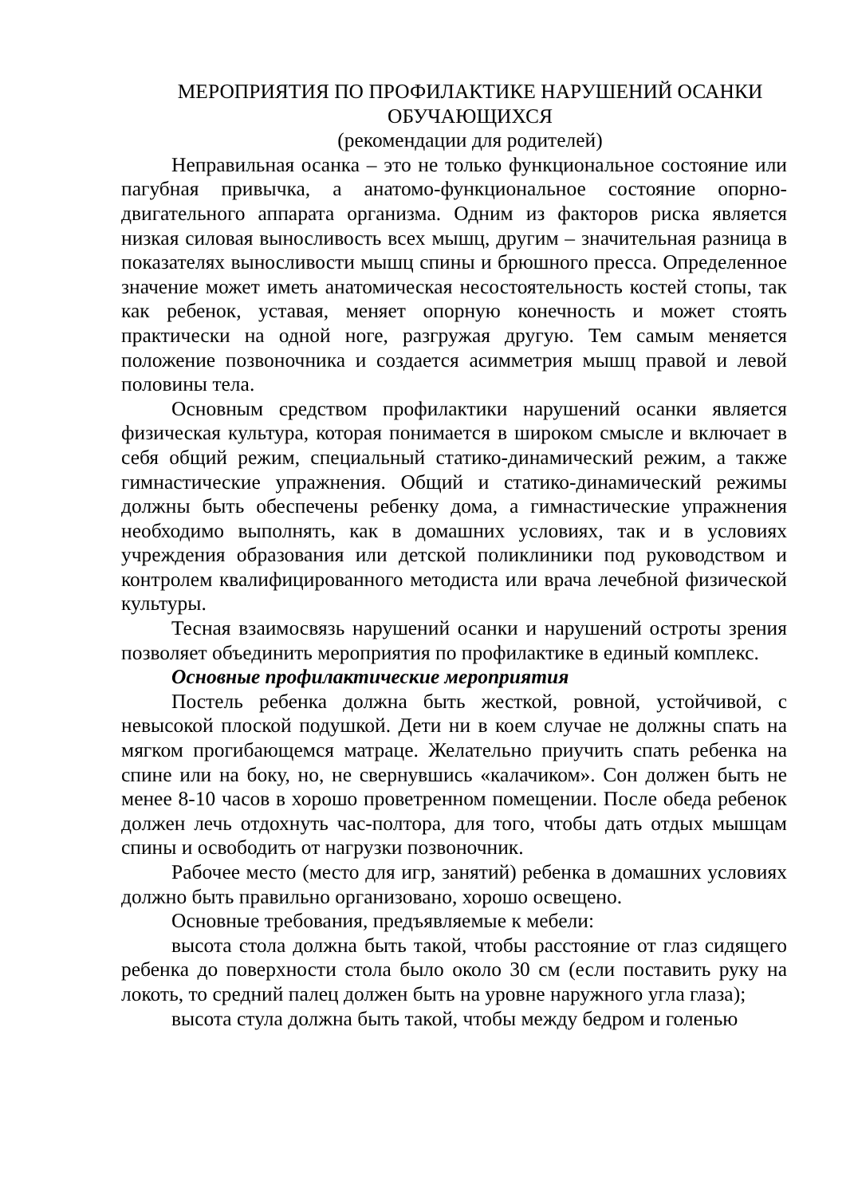МЕРОПРИЯТИЯ ПО ПРОФИЛАКТИКЕ НАРУШЕНИЙ ОСАНКИ ОБУЧАЮЩИХСЯ
(рекомендации для родителей)
Неправильная осанка – это не только функциональное состояние или пагубная привычка, а анатомо-функциональное состояние опорно-двигательного аппарата организма. Одним из факторов риска является низкая силовая выносливость всех мышц, другим – значительная разница в показателях выносливости мышц спины и брюшного пресса. Определенное значение может иметь анатомическая несостоятельность костей стопы, так как ребенок, уставая, меняет опорную конечность и может стоять практически на одной ноге, разгружая другую. Тем самым меняется положение позвоночника и создается асимметрия мышц правой и левой половины тела.
Основным средством профилактики нарушений осанки является физическая культура, которая понимается в широком смысле и включает в себя общий режим, специальный статико-динамический режим, а также гимнастические упражнения. Общий и статико-динамический режимы должны быть обеспечены ребенку дома, а гимнастические упражнения необходимо выполнять, как в домашних условиях, так и в условиях учреждения образования или детской поликлиники под руководством и контролем квалифицированного методиста или врача лечебной физической культуры.
Тесная взаимосвязь нарушений осанки и нарушений остроты зрения позволяет объединить мероприятия по профилактике в единый комплекс.
Основные профилактические мероприятия
Постель ребенка должна быть жесткой, ровной, устойчивой, с невысокой плоской подушкой. Дети ни в коем случае не должны спать на мягком прогибающемся матраце. Желательно приучить спать ребенка на спине или на боку, но, не свернувшись «калачиком». Сон должен быть не менее 8-10 часов в хорошо проветренном помещении. После обеда ребенок должен лечь отдохнуть час-полтора, для того, чтобы дать отдых мышцам спины и освободить от нагрузки позвоночник.
Рабочее место (место для игр, занятий) ребенка в домашних условиях должно быть правильно организовано, хорошо освещено.
Основные требования, предъявляемые к мебели:
высота стола должна быть такой, чтобы расстояние от глаз сидящего ребенка до поверхности стола было около 30 см (если поставить руку на локоть, то средний палец должен быть на уровне наружного угла глаза);
высота стула должна быть такой, чтобы между бедром и голенью